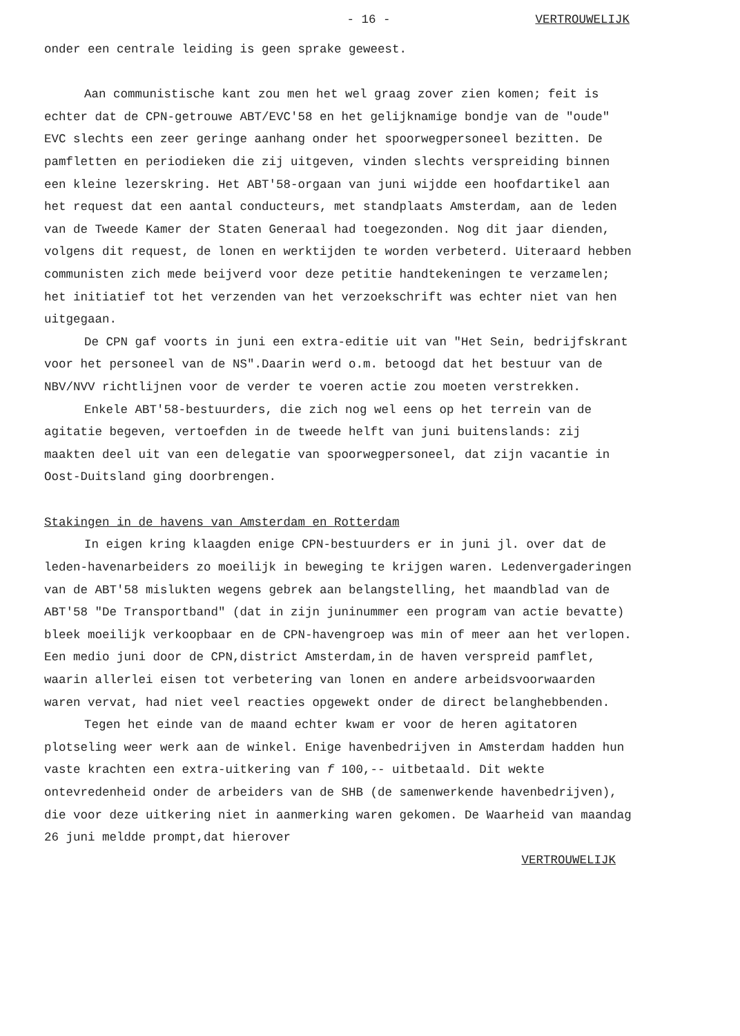- 16 - VERTROUWELIJK
onder een centrale leiding is geen sprake geweest.
Aan communistische kant zou men het wel graag zover zien komen; feit is echter dat de CPN-getrouwe ABT/EVC'58 en het gelijknamige bondje van de "oude" EVC slechts een zeer geringe aanhang onder het spoorwegpersoneel bezitten. De pamfletten en periodieken die zij uitgeven, vinden slechts verspreiding binnen een kleine lezerskring. Het ABT'58-orgaan van juni wijdde een hoofdartikel aan het request dat een aantal conducteurs, met standplaats Amsterdam, aan de leden van de Tweede Kamer der Staten Generaal had toegezonden. Nog dit jaar dienden, volgens dit request, de lonen en werktijden te worden verbeterd. Uiteraard hebben communisten zich mede beijverd voor deze petitie handtekeningen te verzamelen; het initiatief tot het verzenden van het verzoekschrift was echter niet van hen uitgegaan.
De CPN gaf voorts in juni een extra-editie uit van "Het Sein, bedrijfskrant voor het personeel van de NS".Daarin werd o.m. betoogd dat het bestuur van de NBV/NVV richtlijnen voor de verder te voeren actie zou moeten verstrekken.
Enkele ABT'58-bestuurders, die zich nog wel eens op het terrein van de agitatie begeven, vertoefden in de tweede helft van juni buitenslands: zij maakten deel uit van een delegatie van spoorwegpersoneel, dat zijn vacantie in Oost-Duitsland ging doorbrengen.
Stakingen in de havens van Amsterdam en Rotterdam
In eigen kring klaagden enige CPN-bestuurders er in juni jl. over dat de leden-havenarbeiders zo moeilijk in beweging te krijgen waren. Ledenvergaderingen van de ABT'58 mislukten wegens gebrek aan belangstelling, het maandblad van de ABT'58 "De Transportband" (dat in zijn juninummer een program van actie bevatte) bleek moeilijk verkoopbaar en de CPN-havengroep was min of meer aan het verlopen. Een medio juni door de CPN,district Amsterdam,in de haven verspreid pamflet, waarin allerlei eisen tot verbetering van lonen en andere arbeidsvoorwaarden waren vervat, had niet veel reacties opgewekt onder de direct belanghebbenden.
Tegen het einde van de maand echter kwam er voor de heren agitatoren plotseling weer werk aan de winkel. Enige havenbedrijven in Amsterdam hadden hun vaste krachten een extra-uitkering van f 100,-- uitbetaald. Dit wekte ontevredenheid onder de arbeiders van de SHB (de samenwerkende havenbedrijven), die voor deze uitkering niet in aanmerking waren gekomen. De Waarheid van maandag 26 juni meldde prompt,dat hierover
VERTROUWELIJK